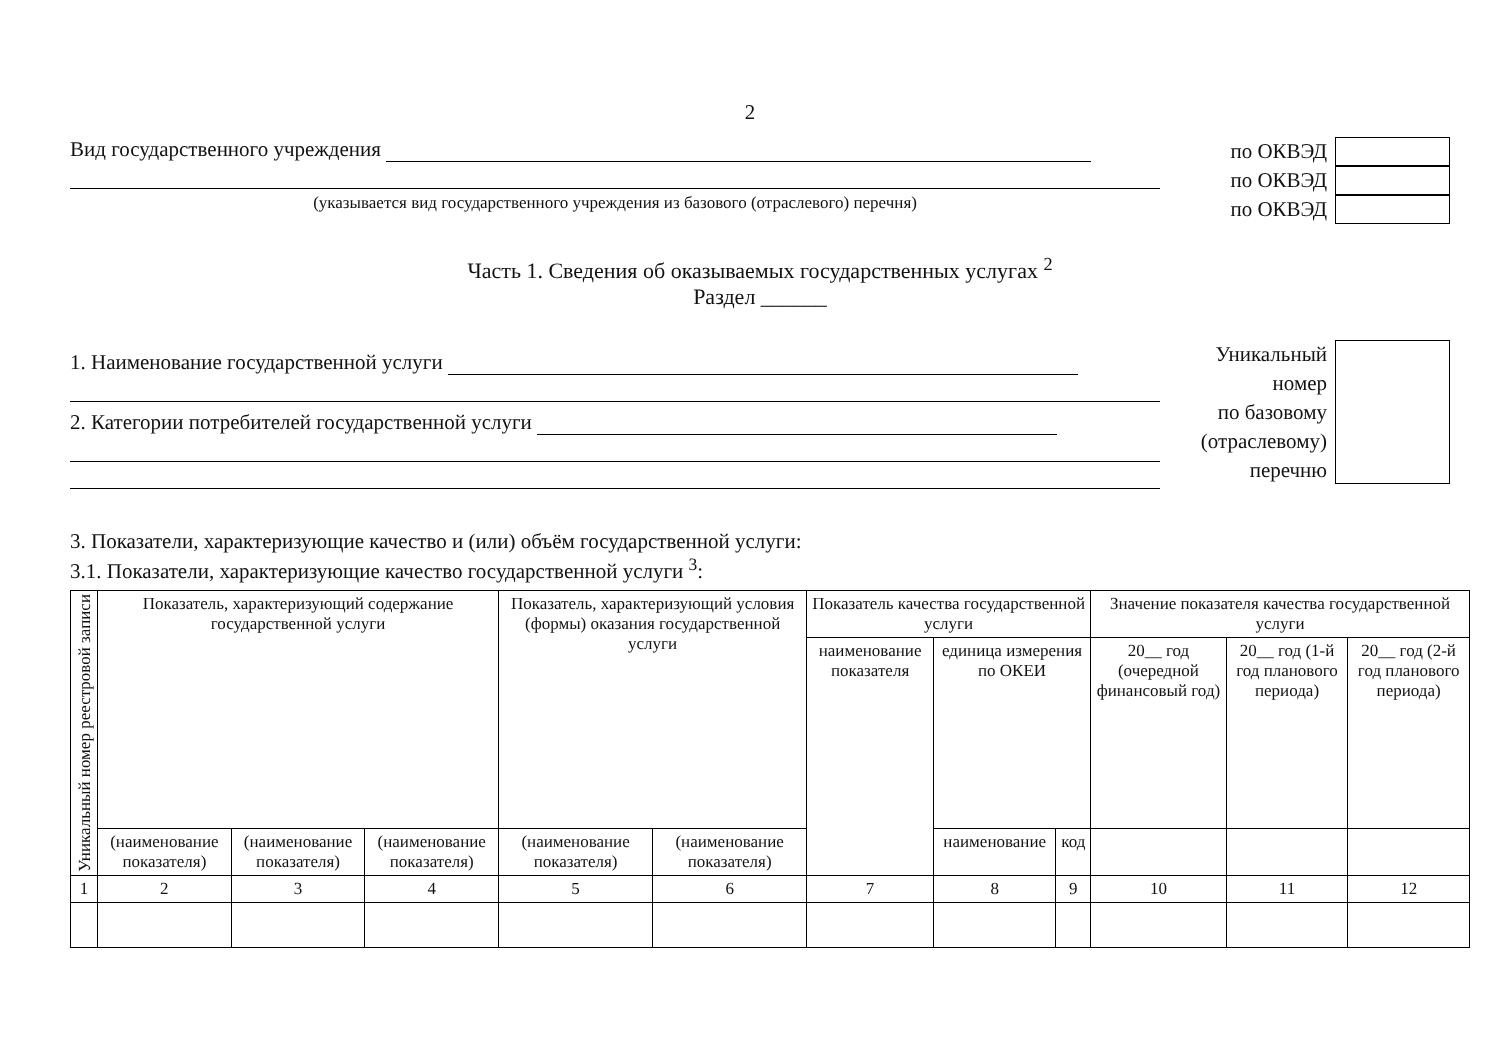2
Вид государственного учреждения
(указывается вид государственного учреждения из базового (отраслевого) перечня)
по ОКВЭД
по ОКВЭД
по ОКВЭД
Часть 1. Сведения об оказываемых государственных услугах <sup>2</sup>
Раздел ______
1. Наименование государственной услуги
2. Категории потребителей государственной услуги
Уникальный
номер
по базовому
(отраслевому)
перечню
3. Показатели, характеризующие качество и (или) объём государственной услуги:
3.1. Показатели, характеризующие качество государственной услуги <sup>3</sup>:
| Уникальный номер реестровой записи | Показатель, характеризующий содержание государственной услуги | | | Показатель, характеризующий условия (формы) оказания государственной услуги | | Показатель качества государственной услуги | | | Значение показателя качества государственной услуги | | |
| --- | --- | --- | --- | --- | --- | --- | --- | --- | --- | --- | --- |
| | | | | | | наименование показателя | единица измерения по ОКЕИ | | 20__ год (очередной финансовый год) | 20__ год (1-й год планового периода) | 20__ год (2-й год планового периода) |
| | (наименование показателя) | (наименование показателя) | (наименование показателя) | (наименование показателя) | (наименование показателя) | | наименование | код | | | |
| 1 | 2 | 3 | 4 | 5 | 6 | 7 | 8 | 9 | 10 | 11 | 12 |